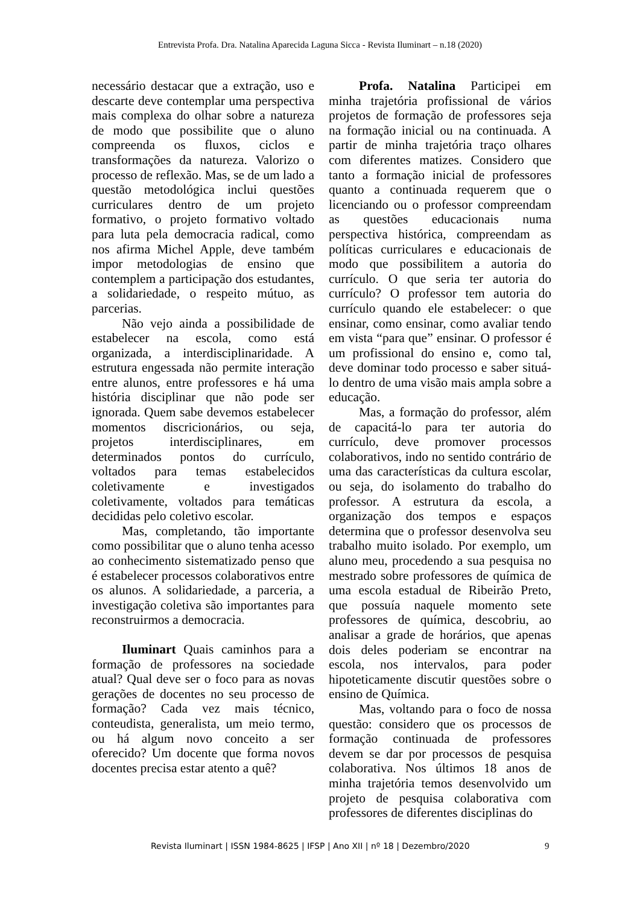Entrevista Profa. Dra. Natalina Aparecida Laguna Sicca - Revista Iluminart – n.18 (2020)
necessário destacar que a extração, uso e descarte deve contemplar uma perspectiva mais complexa do olhar sobre a natureza de modo que possibilite que o aluno compreenda os fluxos, ciclos e transformações da natureza. Valorizo o processo de reflexão. Mas, se de um lado a questão metodológica inclui questões curriculares dentro de um projeto formativo, o projeto formativo voltado para luta pela democracia radical, como nos afirma Michel Apple, deve também impor metodologias de ensino que contemplem a participação dos estudantes, a solidariedade, o respeito mútuo, as parcerias.
Não vejo ainda a possibilidade de estabelecer na escola, como está organizada, a interdisciplinaridade. A estrutura engessada não permite interação entre alunos, entre professores e há uma história disciplinar que não pode ser ignorada. Quem sabe devemos estabelecer momentos discricionários, ou seja, projetos interdisciplinares, em determinados pontos do currículo, voltados para temas estabelecidos coletivamente e investigados coletivamente, voltados para temáticas decididas pelo coletivo escolar.
Mas, completando, tão importante como possibilitar que o aluno tenha acesso ao conhecimento sistematizado penso que é estabelecer processos colaborativos entre os alunos. A solidariedade, a parceria, a investigação coletiva são importantes para reconstruirmos a democracia.
Iluminart Quais caminhos para a formação de professores na sociedade atual? Qual deve ser o foco para as novas gerações de docentes no seu processo de formação? Cada vez mais técnico, conteudista, generalista, um meio termo, ou há algum novo conceito a ser oferecido? Um docente que forma novos docentes precisa estar atento a quê?
Profa. Natalina Participei em minha trajetória profissional de vários projetos de formação de professores seja na formação inicial ou na continuada. A partir de minha trajetória traço olhares com diferentes matizes. Considero que tanto a formação inicial de professores quanto a continuada requerem que o licenciando ou o professor compreendam as questões educacionais numa perspectiva histórica, compreendam as políticas curriculares e educacionais de modo que possibilitem a autoria do currículo. O que seria ter autoria do currículo? O professor tem autoria do currículo quando ele estabelecer: o que ensinar, como ensinar, como avaliar tendo em vista “para que” ensinar. O professor é um profissional do ensino e, como tal, deve dominar todo processo e saber situá-lo dentro de uma visão mais ampla sobre a educação.
Mas, a formação do professor, além de capacitá-lo para ter autoria do currículo, deve promover processos colaborativos, indo no sentido contrário de uma das características da cultura escolar, ou seja, do isolamento do trabalho do professor. A estrutura da escola, a organização dos tempos e espaços determina que o professor desenvolva seu trabalho muito isolado. Por exemplo, um aluno meu, procedendo a sua pesquisa no mestrado sobre professores de química de uma escola estadual de Ribeirão Preto, que possuía naquele momento sete professores de química, descobriu, ao analisar a grade de horários, que apenas dois deles poderiam se encontrar na escola, nos intervalos, para poder hipoteticamente discutir questões sobre o ensino de Química.
Mas, voltando para o foco de nossa questão: considero que os processos de formação continuada de professores devem se dar por processos de pesquisa colaborativa. Nos últimos 18 anos de minha trajetória temos desenvolvido um projeto de pesquisa colaborativa com professores de diferentes disciplinas do
Revista Iluminart | ISSN 1984-8625 | IFSP | Ano XII | nº 18 | Dezembro/2020 9